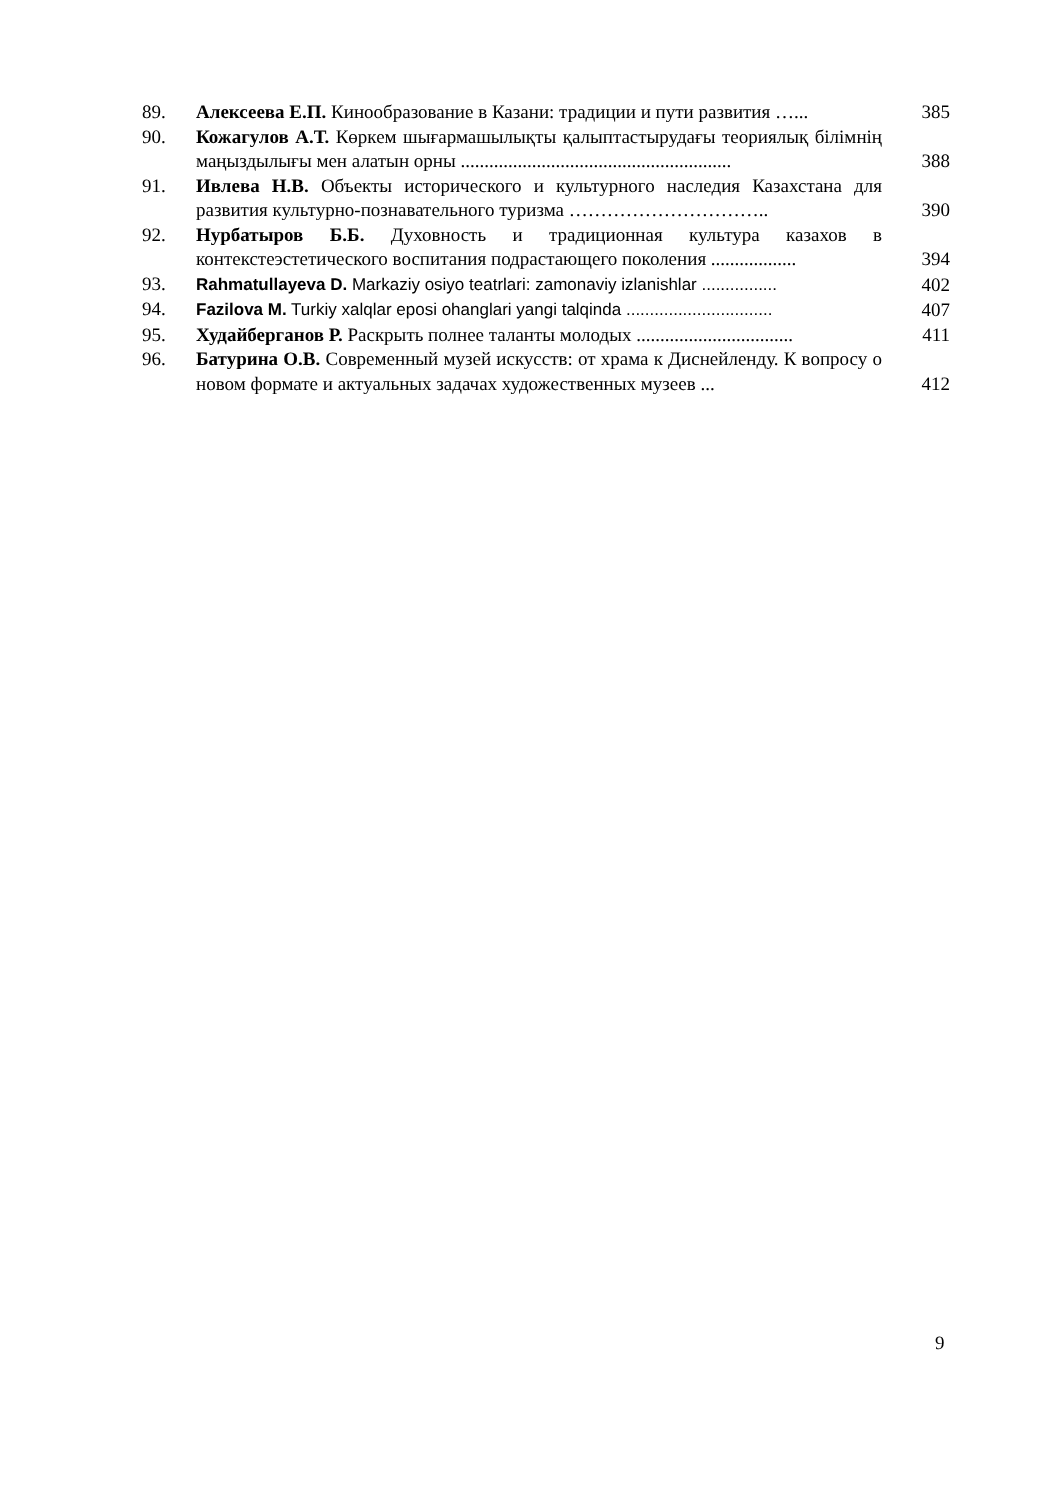| 89. | Алексеева Е.П. Кинообразование в Казани: традиции и пути развития …... | 385 |
| 90. | Кожагулов А.Т. Көркем шығармашылықты қалыптастырудағы теориялық білімнің маңыздылығы мен алатын орны ......................................................... | 388 |
| 91. | Ивлева Н.В. Объекты исторического и культурного наследия Казахстана для развития культурно-познавательного туризма ………………………….. | 390 |
| 92. | Нурбатыров Б.Б. Духовность и традиционная культура казахов в контекстеэстетического воспитания подрастающего поколения .................. | 394 |
| 93. | Rahmatullayeva D. Markaziy osiyo teatrlari: zamonaviy izlanishlar ................ | 402 |
| 94. | Fazilova M. Turkiy xalqlar eposi ohanglari yangi talqinda ............................... | 407 |
| 95. | Худайберганов Р. Раскрыть полнее таланты молодых ................................. | 411 |
| 96. | Батурина О.В. Современный музей искусств: от храма к Диснейленду. К вопросу о новом формате и актуальных задачах художественных музеев ... | 412 |
9